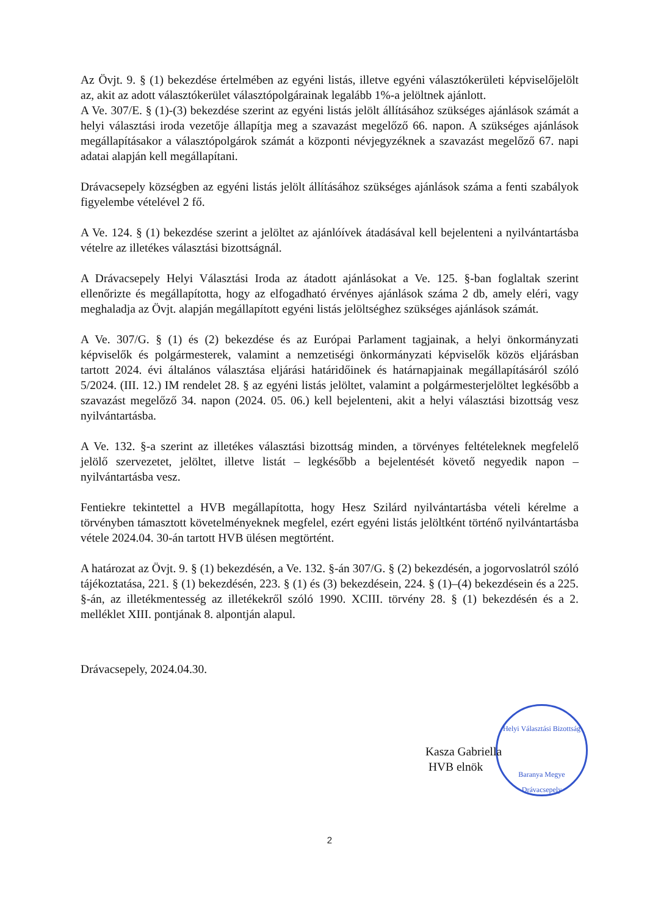Az Övjt. 9. § (1) bekezdése értelmében az egyéni listás, illetve egyéni választókerületi képviselőjelölt az, akit az adott választókerület választópolgárainak legalább 1%-a jelöltnek ajánlott.
A Ve. 307/E. § (1)-(3) bekezdése szerint az egyéni listás jelölt állításához szükséges ajánlások számát a helyi választási iroda vezetője állapítja meg a szavazást megelőző 66. napon. A szükséges ajánlások megállapításakor a választópolgárok számát a központi névjegyzéknek a szavazást megelőző 67. napi adatai alapján kell megállapítani.
Drávacsepely községben az egyéni listás jelölt állításához szükséges ajánlások száma a fenti szabályok figyelembe vételével 2 fő.
A Ve. 124. § (1) bekezdése szerint a jelöltet az ajánlóívek átadásával kell bejelenteni a nyilvántartásba vételre az illetékes választási bizottságnál.
A Drávacsepely Helyi Választási Iroda az átadott ajánlásokat a Ve. 125. §-ban foglaltak szerint ellenőrizte és megállapította, hogy az elfogadható érvényes ajánlások száma 2 db, amely eléri, vagy meghaladja az Övjt. alapján megállapított egyéni listás jelöltséghez szükséges ajánlások számát.
A Ve. 307/G. § (1) és (2) bekezdése és az Európai Parlament tagjainak, a helyi önkormányzati képviselők és polgármesterek, valamint a nemzetiségi önkormányzati képviselők közös eljárásban tartott 2024. évi általános választása eljárási határidőinek és határnapjainak megállapításáról szóló 5/2024. (III. 12.) IM rendelet 28. § az egyéni listás jelöltet, valamint a polgármesterjelöltet legkésőbb a szavazást megelőző 34. napon (2024. 05. 06.) kell bejelenteni, akit a helyi választási bizottság vesz nyilvántartásba.
A Ve. 132. §-a szerint az illetékes választási bizottság minden, a törvényes feltételeknek megfelelő jelölő szervezetet, jelöltet, illetve listát – legkésőbb a bejelentését követő negyedik napon – nyilvántartásba vesz.
Fentiekre tekintettel a HVB megállapította, hogy Hesz Szilárd nyilvántartásba vételi kérelme a törvényben támasztott követelményeknek megfelel, ezért egyéni listás jelöltként történő nyilvántartásba vétele 2024.04. 30-án tartott HVB ülésen megtörtént.
A határozat az Övjt. 9. § (1) bekezdésén, a Ve. 132. §-án 307/G. § (2) bekezdésén, a jogorvoslatról szóló tájékoztatása, 221. § (1) bekezdésén, 223. § (1) és (3) bekezdésein, 224. § (1)–(4) bekezdésein és a 225. §-án, az illetékmentesség az illetékekről szóló 1990. XCIII. törvény 28. § (1) bekezdésén és a 2. melléklet XIII. pontjának 8. alpontján alapul.
Drávacsepely, 2024.04.30.
Helyi Választási Bizottság
Baranya Megye
Drávacsepely
Kasza Gabriella
HVB elnök
2